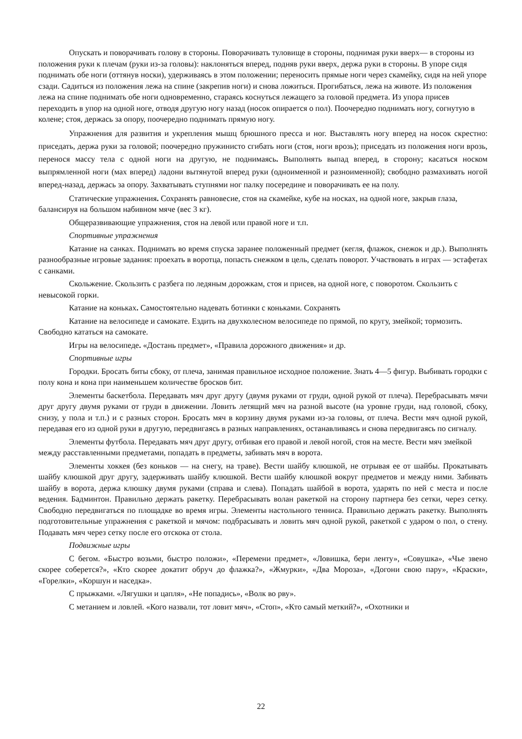Опускать и поворачивать голову в стороны. Поворачивать туловище в стороны, поднимая руки вверх— в стороны из положения руки к плечам (руки из-за головы): наклоняться вперед, подняв руки вверх, держа руки в стороны. В упоре сидя поднимать обе ноги (оттянув носки), удерживаясь в этом положении; переносить прямые ноги через скамейку, сидя на ней упоре сзади. Садиться из положения лежа на спине (закрепив ноги) и снова ложиться. Прогибаться, лежа на животе. Из положения лежа на спине поднимать обе ноги одновременно, стараясь коснуться лежащего за головой предмета. Из упора присев переходить в упор на одной ноге, отводя другую ногу назад (носок опирается о пол). Поочередно поднимать ногу, согнутую в колене; стоя, держась за опору, поочередно поднимать прямую ногу.
Упражнения для развития и укрепления мышц брюшного пресса и ног. Выставлять ногу вперед на носок скрестно: приседать, держа руки за головой; поочередно пружинисто сгибать ноги (стоя, ноги врозь); приседать из положения ноги врозь, перенося массу тела с одной ноги на другую, не поднимаясь. Выполнять выпад вперед, в сторону; касаться носком выпрямленной ноги (мах вперед) ладони вытянутой вперед руки (одноименной и разноименной); свободно размахивать ногой вперед-назад, держась за опору. Захватывать ступнями ног палку посередине и поворачивать ее на полу.
Статические упражнения. Сохранять равновесие, стоя на скамейке, кубе на носках, на одной ноге, закрыв глаза, балансируя на большом набивном мяче (вес 3 кг).
Общеразвивающие упражнения, стоя на левой или правой ноге и т.п.
Спортивные упражнения
Катание на санках. Поднимать во время спуска заранее положенный предмет (кегля, флажок, снежок и др.). Выполнять разнообразные игровые задания: проехать в воротца, попасть снежком в цель, сделать поворот. Участвовать в играх — эстафетах с санками.
Скольжение. Скользить с разбега по ледяным дорожкам, стоя и присев, на одной ноге, с поворотом. Скользить с невысокой горки.
Катание на коньках. Самостоятельно надевать ботинки с коньками. Сохранять
Катание на велосипеде и самокате. Ездить на двухколесном велосипеде по прямой, по кругу, змейкой; тормозить. Свободно кататься на самокате.
Игры на велосипеде. «Достань предмет», «Правила дорожного движения» и др.
Спортивные игры
Городки. Бросать биты сбоку, от плеча, занимая правильное исходное положение. Знать 4—5 фигур. Выбивать городки с полу кона и кона при наименьшем количестве бросков бит.
Элементы баскетбола. Передавать мяч друг другу (двумя руками от груди, одной рукой от плеча). Перебрасывать мячи друг другу двумя руками от груди в движении. Ловить летящий мяч на разной высоте (на уровне груди, над головой, сбоку, снизу, у пола и т.п.) и с разных сторон. Бросать мяч в корзину двумя руками из-за головы, от плеча. Вести мяч одной рукой, передавая его из одной руки в другую, передвигаясь в разных направлениях, останавливаясь и снова передвигаясь по сигналу.
Элементы футбола. Передавать мяч друг другу, отбивая его правой и левой ногой, стоя на месте. Вести мяч змейкой между расставленными предметами, попадать в предметы, забивать мяч в ворота.
Элементы хоккея (без коньков — на снегу, на траве). Вести шайбу клюшкой, не отрывая ее от шайбы. Прокатывать шайбу клюшкой друг другу, задерживать шайбу клюшкой. Вести шайбу клюшкой вокруг предметов и между ними. Забивать шайбу в ворота, держа клюшку двумя руками (справа и слева). Попадать шайбой в ворота, ударять по ней с места и после ведения. Бадминтон. Правильно держать ракетку. Перебрасывать волан ракеткой на сторону партнера без сетки, через сетку. Свободно передвигаться по площадке во время игры. Элементы настольного тенниса. Правильно держать ракетку. Выполнять подготовительные упражнения с ракеткой и мячом: подбрасывать и ловить мяч одной рукой, ракеткой с ударом о пол, о стену. Подавать мяч через сетку после его отскока от стола.
Подвижные игры
С бегом. «Быстро возьми, быстро положи», «Перемени предмет», «Ловишка, бери ленту», «Совушка», «Чье звено скорее соберется?», «Кто скорее докатит обруч до флажка?», «Жмурки», «Два Мороза», «Догони свою пару», «Краски», «Горелки», «Коршун и наседка».
С прыжками. «Лягушки и цапля», «Не попадись», «Волк во рву».
С метанием и ловлей. «Кого назвали, тот ловит мяч», «Стоп», «Кто самый меткий?», «Охотники и
22